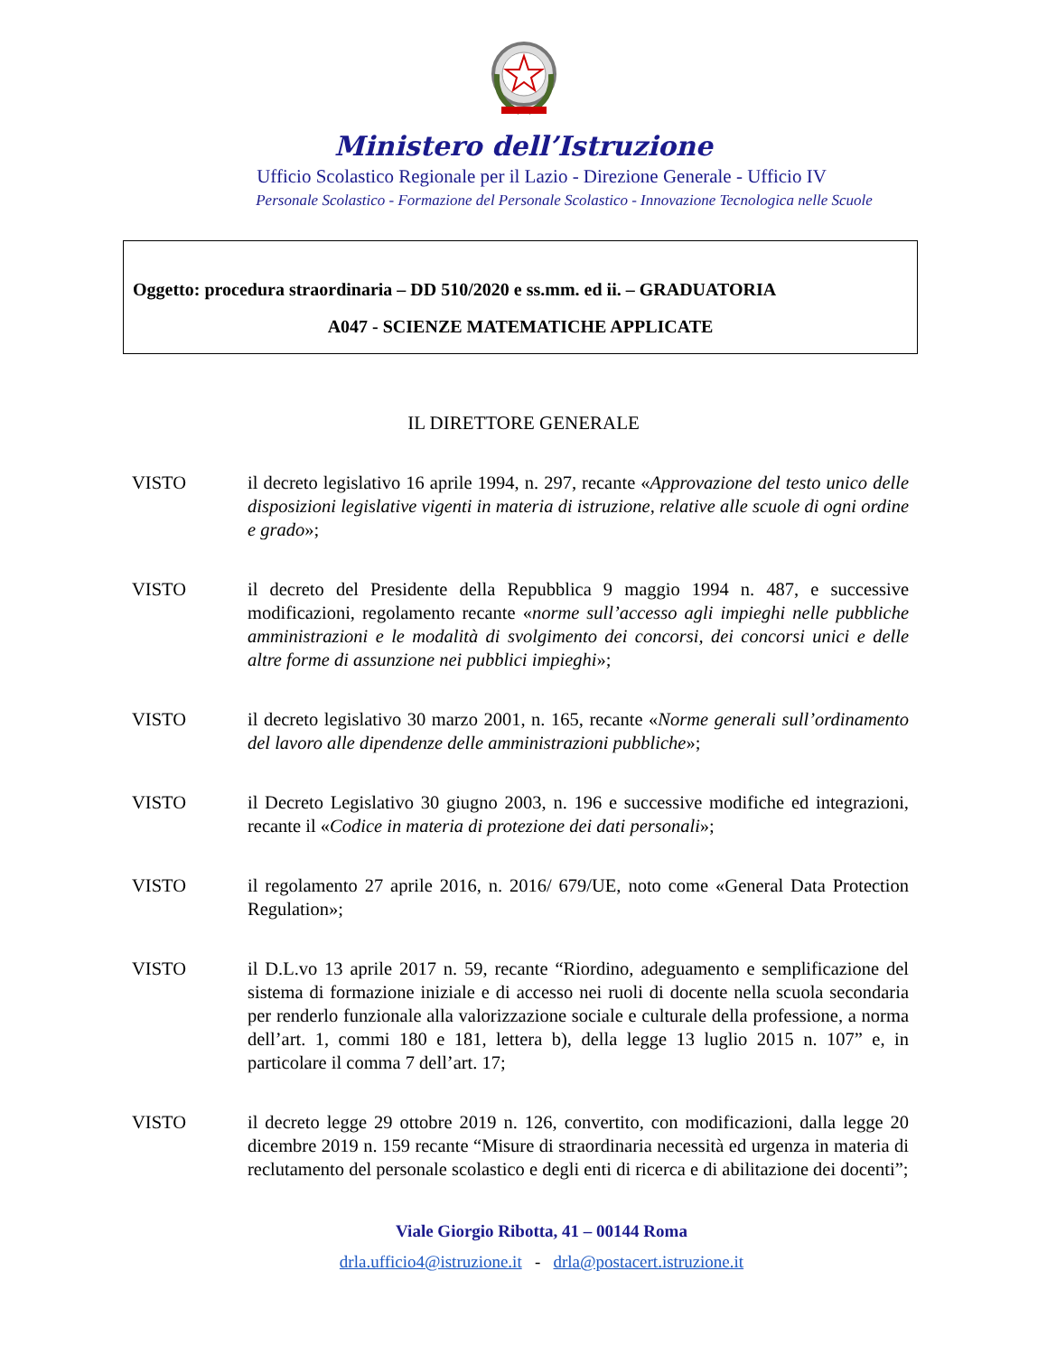Ministero dell’Istruzione
Ufficio Scolastico Regionale per il Lazio - Direzione Generale - Ufficio IV
Personale Scolastico - Formazione del Personale Scolastico - Innovazione Tecnologica nelle Scuole
Oggetto: procedura straordinaria – DD 510/2020 e ss.mm. ed ii. – GRADUATORIA
A047 - SCIENZE MATEMATICHE APPLICATE
IL DIRETTORE GENERALE
VISTO il decreto legislativo 16 aprile 1994, n. 297, recante «Approvazione del testo unico delle disposizioni legislative vigenti in materia di istruzione, relative alle scuole di ogni ordine e grado»;
VISTO il decreto del Presidente della Repubblica 9 maggio 1994 n. 487, e successive modificazioni, regolamento recante «norme sull’accesso agli impieghi nelle pubbliche amministrazioni e le modalità di svolgimento dei concorsi, dei concorsi unici e delle altre forme di assunzione nei pubblici impieghi»;
VISTO il decreto legislativo 30 marzo 2001, n. 165, recante «Norme generali sull’ordinamento del lavoro alle dipendenze delle amministrazioni pubbliche»;
VISTO il Decreto Legislativo 30 giugno 2003, n. 196 e successive modifiche ed integrazioni, recante il «Codice in materia di protezione dei dati personali»;
VISTO il regolamento 27 aprile 2016, n. 2016/ 679/UE, noto come «General Data Protection Regulation»;
VISTO il D.L.vo 13 aprile 2017 n. 59, recante “Riordino, adeguamento e semplificazione del sistema di formazione iniziale e di accesso nei ruoli di docente nella scuola secondaria per renderlo funzionale alla valorizzazione sociale e culturale della professione, a norma dell’art. 1, commi 180 e 181, lettera b), della legge 13 luglio 2015 n. 107” e, in particolare il comma 7 dell’art. 17;
VISTO il decreto legge 29 ottobre 2019 n. 126, convertito, con modificazioni, dalla legge 20 dicembre 2019 n. 159 recante “Misure di straordinaria necessità ed urgenza in materia di reclutamento del personale scolastico e degli enti di ricerca e di abilitazione dei docenti”;
Viale Giorgio Ribotta, 41 – 00144 Roma
drla.ufficio4@istruzione.it - drla@postacert.istruzione.it